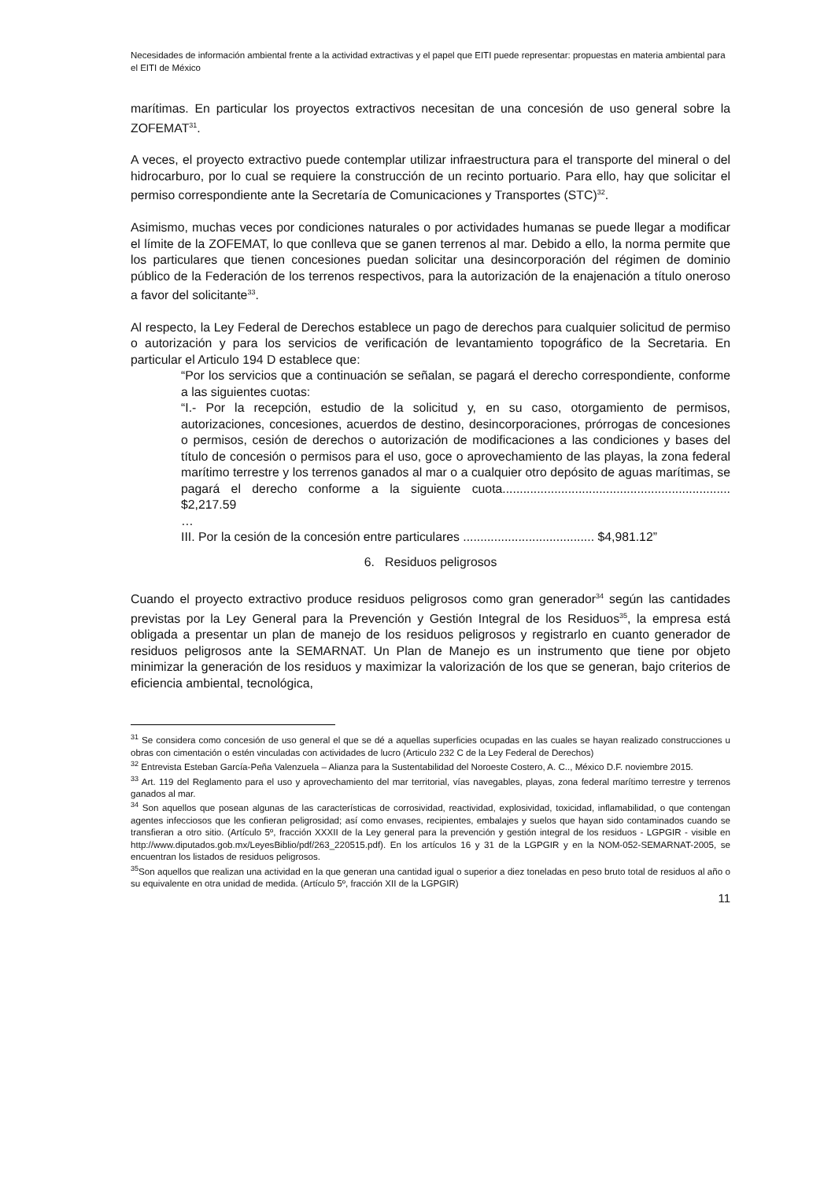Necesidades de información ambiental frente a la actividad extractivas y el papel que EITI puede representar: propuestas en materia ambiental para el EITI de México
marítimas. En particular los proyectos extractivos necesitan de una concesión de uso general sobre la ZOFEMAT<sup>31</sup>.
A veces, el proyecto extractivo puede contemplar utilizar infraestructura para el transporte del mineral o del hidrocarburo, por lo cual se requiere la construcción de un recinto portuario. Para ello, hay que solicitar el permiso correspondiente ante la Secretaría de Comunicaciones y Transportes (STC)<sup>32</sup>.
Asimismo, muchas veces por condiciones naturales o por actividades humanas se puede llegar a modificar el límite de la ZOFEMAT, lo que conlleva que se ganen terrenos al mar. Debido a ello, la norma permite que los particulares que tienen concesiones puedan solicitar una desincorporación del régimen de dominio público de la Federación de los terrenos respectivos, para la autorización de la enajenación a título oneroso a favor del solicitante<sup>33</sup>.
Al respecto, la Ley Federal de Derechos establece un pago de derechos para cualquier solicitud de permiso o autorización y para los servicios de verificación de levantamiento topográfico de la Secretaria. En particular el Articulo 194 D establece que:
“Por los servicios que a continuación se señalan, se pagará el derecho correspondiente, conforme a las siguientes cuotas:
“I.- Por la recepción, estudio de la solicitud y, en su caso, otorgamiento de permisos, autorizaciones, concesiones, acuerdos de destino, desincorporaciones, prórrogas de concesiones o permisos, cesión de derechos o autorización de modificaciones a las condiciones y bases del título de concesión o permisos para el uso, goce o aprovechamiento de las playas, la zona federal marítimo terrestre y los terrenos ganados al mar o a cualquier otro depósito de aguas marítimas, se pagará el derecho conforme a la siguiente cuota.................................................................. $2,217.59
…
III. Por la cesión de la concesión entre particulares ...................................... $4,981.12”
6. Residuos peligrosos
Cuando el proyecto extractivo produce residuos peligrosos como gran generador<sup>34</sup> según las cantidades previstas por la Ley General para la Prevención y Gestión Integral de los Residuos<sup>35</sup>, la empresa está obligada a presentar un plan de manejo de los residuos peligrosos y registrarlo en cuanto generador de residuos peligrosos ante la SEMARNAT. Un Plan de Manejo es un instrumento que tiene por objeto minimizar la generación de los residuos y maximizar la valorización de los que se generan, bajo criterios de eficiencia ambiental, tecnológica,
<sup>31</sup> Se considera como concesión de uso general el que se dé a aquellas superficies ocupadas en las cuales se hayan realizado construcciones u obras con cimentación o estén vinculadas con actividades de lucro (Articulo 232 C de la Ley Federal de Derechos)
<sup>32</sup> Entrevista Esteban García-Peña Valenzuela – Alianza para la Sustentabilidad del Noroeste Costero, A. C.., México D.F. noviembre 2015.
<sup>33</sup> Art. 119 del Reglamento para el uso y aprovechamiento del mar territorial, vías navegables, playas, zona federal marítimo terrestre y terrenos ganados al mar.
<sup>34</sup> Son aquellos que posean algunas de las características de corrosividad, reactividad, explosividad, toxicidad, inflamabilidad, o que contengan agentes infecciosos que les confieran peligrosidad; así como envases, recipientes, embalajes y suelos que hayan sido contaminados cuando se transfieran a otro sitio. (Artículo 5º, fracción XXXII de la Ley general para la prevención y gestión integral de los residuos - LGPGIR - visible en http://www.diputados.gob.mx/LeyesBiblio/pdf/263_220515.pdf). En los artículos 16 y 31 de la LGPGIR y en la NOM-052-SEMARNAT-2005, se encuentran los listados de residuos peligrosos.
<sup>35</sup> Son aquellos que realizan una actividad en la que generan una cantidad igual o superior a diez toneladas en peso bruto total de residuos al año o su equivalente en otra unidad de medida. (Artículo 5º, fracción XII de la LGPGIR)
11